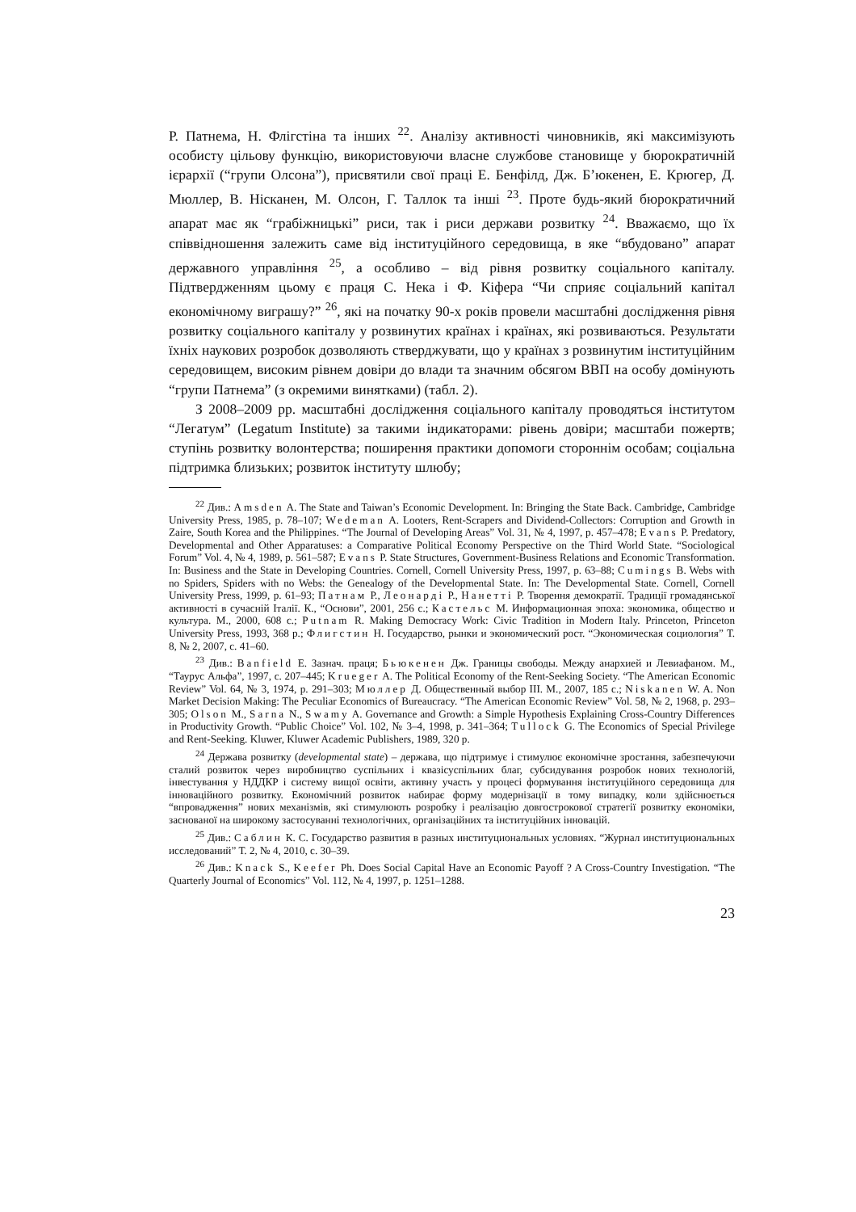Р. Патнема, Н. Флігстіна та інших <sup>22</sup>. Аналізу активності чиновників, які максимізують особисту цільову функцію, використовуючи власне службове становище у бюрократичній ієрархії (“групи Олсона”), присвятили свої праці Е. Бенфілд, Дж. Б’юкенен, Е. Крюгер, Д. Мюллер, В. Нісканен, М. Олсон, Г. Таллок та інші <sup>23</sup>. Проте будь-який бюрократичний апарат має як “грабіжницькі” риси, так і риси держави розвитку <sup>24</sup>. Вважаємо, що їх співвідношення залежить саме від інституційного середовища, в яке “вбудовано” апарат державного управління <sup>25</sup>, а особливо – від рівня розвитку соціального капіталу. Підтвердженням цьому є праця С. Нека і Ф. Кіфера “Чи сприяє соціальний капітал економічному виграшу?” <sup>26</sup>, які на початку 90-х років провели масштабні дослідження рівня розвитку соціального капіталу у розвинутих країнах і країнах, які розвиваються. Результати їхніх наукових розробок дозволяють стверджувати, що у країнах з розвинутим інституційним середовищем, високим рівнем довіри до влади та значним обсягом ВВП на особу домінують “групи Патнема” (з окремими винятками) (табл. 2).
З 2008–2009 рр. масштабні дослідження соціального капіталу проводяться інститутом “Легатум” (Legatum Institute) за такими індикаторами: рівень довіри; масштаби пожертв; ступінь розвитку волонтерства; поширення практики допомоги стороннім особам; соціальна підтримка близьких; розвиток інституту шлюбу;
<sup>22</sup> Див.: Amsden A. The State and Taiwan’s Economic Development. In: Bringing the State Back. Cambridge, Cambridge University Press, 1985, p. 78–107; Wedeman A. Looters, Rent-Scrapers and Dividend-Collectors: Corruption and Growth in Zaire, South Korea and the Philippines. “The Journal of Developing Areas” Vol. 31, № 4, 1997, p. 457–478; Evans P. Predatory, Developmental and Other Apparatuses: a Comparative Political Economy Perspective on the Third World State. “Sociological Forum” Vol. 4, № 4, 1989, p. 561–587; Evans P. State Structures, Government-Business Relations and Economic Transformation. In: Business and the State in Developing Countries. Cornell, Cornell University Press, 1997, p. 63–88; Cumings B. Webs with no Spiders, Spiders with no Webs: the Genealogy of the Developmental State. In: The Developmental State. Cornell, Cornell University Press, 1999, p. 61–93; Патнам Р., Леонарді Р., Нанетті Р. Творення демократії. Традиції громадянської активності в сучасній Італії. К., “Основи”, 2001, 256 с.; Кастельс М. Информационная эпоха: экономика, общество и культура. М., 2000, 608 с.; Putnam R. Making Democracy Work: Civic Tradition in Modern Italy. Princeton, Princeton University Press, 1993, 368 p.; Флигстин Н. Государство, рынки и экономический рост. “Экономическая социология” Т. 8, № 2, 2007, с. 41–60.
<sup>23</sup> Див.: Banfield E. Зазнач. праця; Бьюкенен Дж. Границы свободы. Между анархией и Левиафаном. М., “Таурус Альфа”, 1997, с. 207–445; Krueger A. The Political Economy of the Rent-Seeking Society. “The American Economic Review” Vol. 64, № 3, 1974, p. 291–303; Мюллер Д. Общественный выбор III. М., 2007, 185 с.; Niskanen W. A. Non Market Decision Making: The Peculiar Economics of Bureaucracy. “The American Economic Review” Vol. 58, № 2, 1968, p. 293–305; Olson M., Sarna N., Swamy A. Governance and Growth: a Simple Hypothesis Explaining Cross-Country Differences in Productivity Growth. “Public Choice” Vol. 102, № 3–4, 1998, p. 341–364; Tullock G. The Economics of Special Privilege and Rent-Seeking. Kluwer, Kluwer Academic Publishers, 1989, 320 p.
<sup>24</sup> Держава розвитку (developmental state) – держава, що підтримує і стимулює економічне зростання, забезпечуючи сталий розвиток через виробництво суспільних і квазісуспільних благ, субсидування розробок нових технологій, інвестування у НДДКР і систему вищої освіти, активну участь у процесі формування інституційного середовища для інноваційного розвитку. Економічний розвиток набирає форму модернізації в тому випадку, коли здійснюється “впровадження” нових механізмів, які стимулюють розробку і реалізацію довгострокової стратегії розвитку економіки, заснованої на широкому застосуванні технологічних, організаційних та інституційних інновацій.
<sup>25</sup> Див.: Саблин К. С. Государство развития в разных институциональных условиях. “Журнал институциональных исследований” Т. 2, № 4, 2010, с. 30–39.
<sup>26</sup> Див.: Knack S., Keefer Ph. Does Social Capital Have an Economic Payoff ? A Cross-Country Investigation. “The Quarterly Journal of Economics” Vol. 112, № 4, 1997, p. 1251–1288.
23